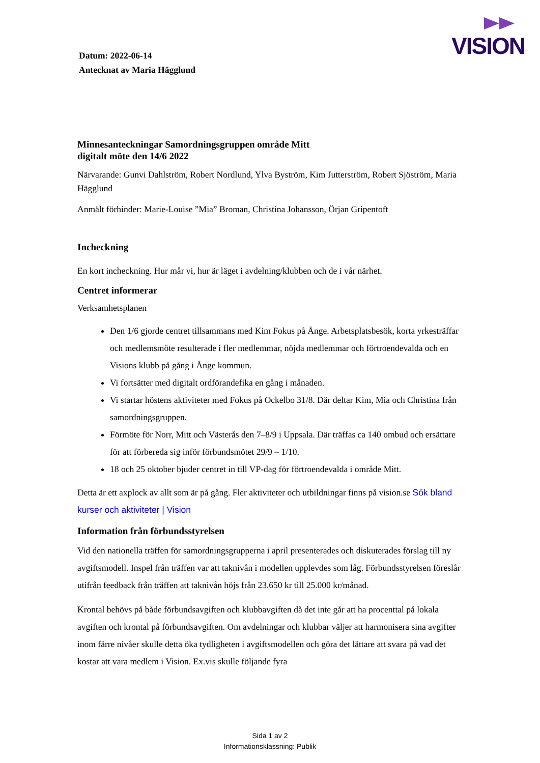VISION
Datum: 2022-06-14
Antecknat av Maria Hägglund
Minnesanteckningar Samordningsgruppen område Mitt
digitalt möte den 14/6 2022
Närvarande: Gunvi Dahlström, Robert Nordlund, Ylva Byström, Kim Jutterström, Robert Sjöström, Maria Hägglund
Anmält förhinder: Marie-Louise ”Mia” Broman, Christina Johansson, Örjan Gripentoft
Incheckning
En kort incheckning. Hur mår vi, hur är läget i avdelning/klubben och de i vår närhet.
Centret informerar
Verksamhetsplanen
Den 1/6 gjorde centret tillsammans med Kim Fokus på Ånge. Arbetsplatsbesök, korta yrkesträffar och medlemsmöte resulterade i fler medlemmar, nöjda medlemmar och förtroendevalda och en Visions klubb på gång i Ånge kommun.
Vi fortsätter med digitalt ordförandefika en gång i månaden.
Vi startar höstens aktiviteter med Fokus på Ockelbo 31/8. Där deltar Kim, Mia och Christina från samordningsgruppen.
Förmöte för Norr, Mitt och Västerås den 7–8/9 i Uppsala. Där träffas ca 140 ombud och ersättare för att förbereda sig inför förbundsmötet 29/9 – 1/10.
18 och 25 oktober bjuder centret in till VP-dag för förtroendevalda i område Mitt.
Detta är ett axplock av allt som är på gång. Fler aktiviteter och utbildningar finns på vision.se Sök bland kurser och aktiviteter | Vision
Information från förbundsstyrelsen
Vid den nationella träffen för samordningsgrupperna i april presenterades och diskuterades förslag till ny avgiftsmodell. Inspel från träffen var att taknivån i modellen upplevdes som låg. Förbundsstyrelsen föreslår utifrån feedback från träffen att taknivån höjs från 23.650 kr till 25.000 kr/månad.
Krontal behövs på både förbundsavgiften och klubbavgiften då det inte går att ha procenttal på lokala avgiften och krontal på förbundsavgiften. Om avdelningar och klubbar väljer att harmonisera sina avgifter inom färre nivåer skulle detta öka tydligheten i avgiftsmodellen och göra det lättare att svara på vad det kostar att vara medlem i Vision. Ex.vis skulle följande fyra
Sida 1 av 2
Informationsklassning: Publik